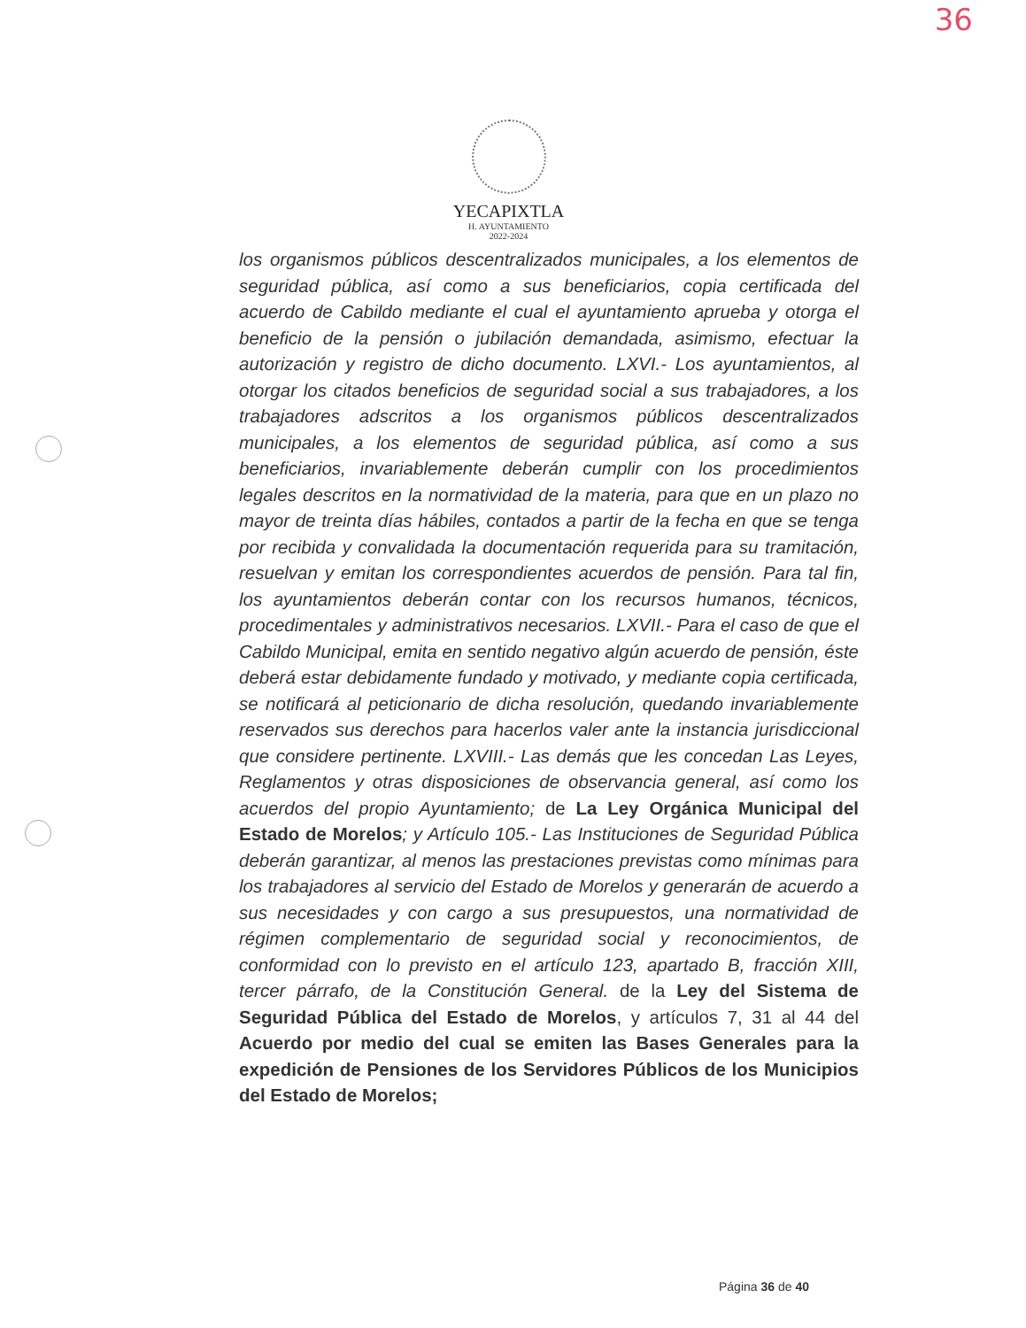36
YECAPIXTLA
H. AYUNTAMIENTO
2022-2024
los organismos públicos descentralizados municipales, a los elementos de seguridad pública, así como a sus beneficiarios, copia certificada del acuerdo de Cabildo mediante el cual el ayuntamiento aprueba y otorga el beneficio de la pensión o jubilación demandada, asimismo, efectuar la autorización y registro de dicho documento. LXVI.- Los ayuntamientos, al otorgar los citados beneficios de seguridad social a sus trabajadores, a los trabajadores adscritos a los organismos públicos descentralizados municipales, a los elementos de seguridad pública, así como a sus beneficiarios, invariablemente deberán cumplir con los procedimientos legales descritos en la normatividad de la materia, para que en un plazo no mayor de treinta días hábiles, contados a partir de la fecha en que se tenga por recibida y convalidada la documentación requerida para su tramitación, resuelvan y emitan los correspondientes acuerdos de pensión. Para tal fin, los ayuntamientos deberán contar con los recursos humanos, técnicos, procedimentales y administrativos necesarios. LXVII.- Para el caso de que el Cabildo Municipal, emita en sentido negativo algún acuerdo de pensión, éste deberá estar debidamente fundado y motivado, y mediante copia certificada, se notificará al peticionario de dicha resolución, quedando invariablemente reservados sus derechos para hacerlos valer ante la instancia jurisdiccional que considere pertinente. LXVIII.- Las demás que les concedan Las Leyes, Reglamentos y otras disposiciones de observancia general, así como los acuerdos del propio Ayuntamiento; de La Ley Orgánica Municipal del Estado de Morelos; y Artículo 105.- Las Instituciones de Seguridad Pública deberán garantizar, al menos las prestaciones previstas como mínimas para los trabajadores al servicio del Estado de Morelos y generarán de acuerdo a sus necesidades y con cargo a sus presupuestos, una normatividad de régimen complementario de seguridad social y reconocimientos, de conformidad con lo previsto en el artículo 123, apartado B, fracción XIII, tercer párrafo, de la Constitución General. de la Ley del Sistema de Seguridad Pública del Estado de Morelos, y artículos 7, 31 al 44 del Acuerdo por medio del cual se emiten las Bases Generales para la expedición de Pensiones de los Servidores Públicos de los Municipios del Estado de Morelos;
Página 36 de 40